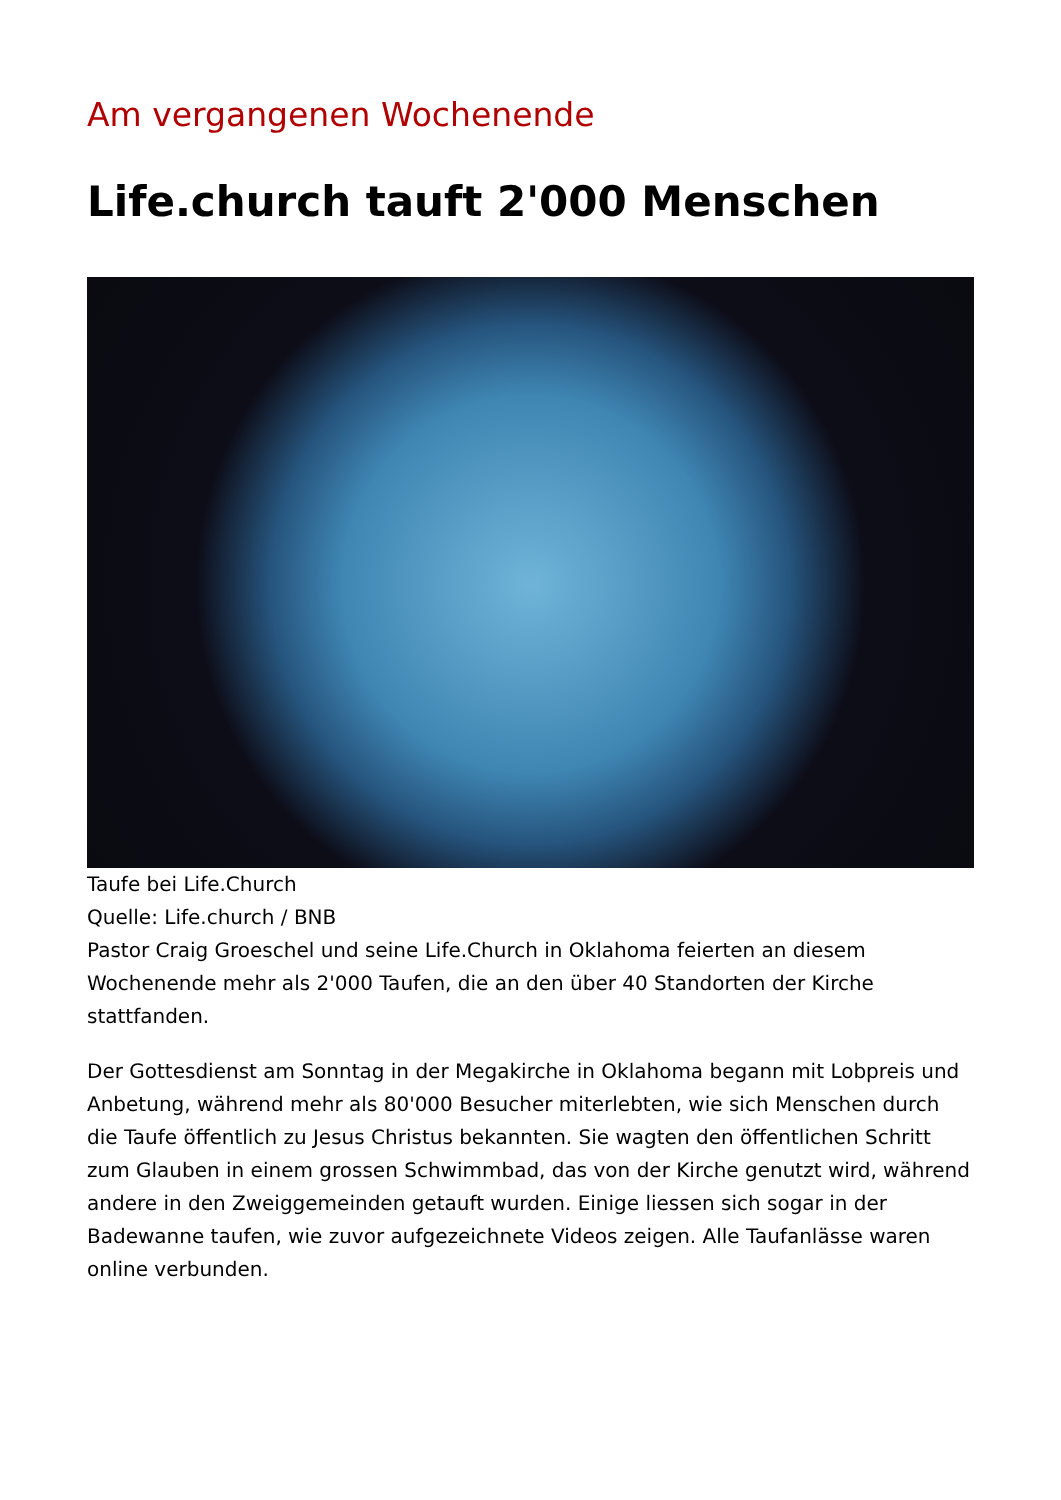Am vergangenen Wochenende
Life.church tauft 2'000 Menschen
Taufe bei Life.Church
Quelle: Life.church / BNB
Pastor Craig Groeschel und seine Life.Church in Oklahoma feierten an diesem Wochenende mehr als 2'000 Taufen, die an den über 40 Standorten der Kirche stattfanden.
Der Gottesdienst am Sonntag in der Megakirche in Oklahoma begann mit Lobpreis und Anbetung, während mehr als 80'000 Besucher miterlebten, wie sich Menschen durch die Taufe öffentlich zu Jesus Christus bekannten. Sie wagten den öffentlichen Schritt zum Glauben in einem grossen Schwimmbad, das von der Kirche genutzt wird, während andere in den Zweiggemeinden getauft wurden. Einige liessen sich sogar in der Badewanne taufen, wie zuvor aufgezeichnete Videos zeigen. Alle Taufanlässe waren online verbunden.